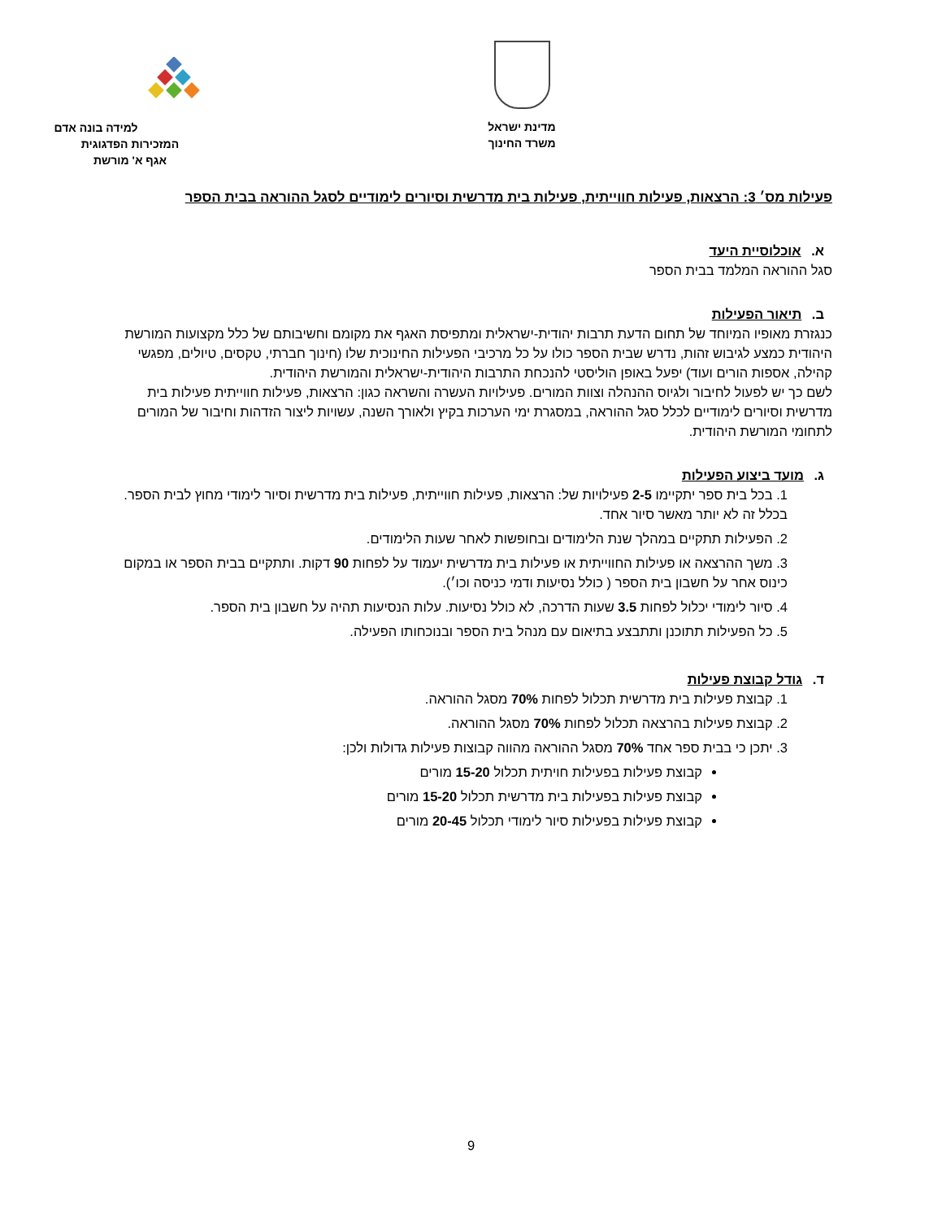מדינת ישראל
משרד החינוך
למידה בונה אדם
המזכירות הפדגוגית
אגף א' מורשת
פעילות מס׳ 3: הרצאות, פעילות חווייתית, פעילות בית מדרשית וסיורים לימודיים לסגל ההוראה בבית הספר
א. אוכלוסיית היעד
סגל ההוראה המלמד בבית הספר
ב. תיאור הפעילות
כנגזרת מאופיו המיוחד של תחום הדעת תרבות יהודית-ישראלית ומתפיסת האגף את מקומם וחשיבותם של כלל מקצועות המורשת היהודית כמצע לגיבוש זהות, נדרש שבית הספר כולו על כל מרכיבי הפעילות החינוכית שלו (חינוך חברתי, טקסים, טיולים, מפגשי קהילה, אספות הורים ועוד) יפעל באופן הוליסטי להנכחת התרבות היהודית-ישראלית והמורשת היהודית.
לשם כך יש לפעול לחיבור ולגיוס ההנהלה וצוות המורים. פעילויות העשרה והשראה כגון: הרצאות, פעילות חווייתית פעילות בית מדרשית וסיורים לימודיים לכלל סגל ההוראה, במסגרת ימי הערכות בקיץ ולאורך השנה, עשויות ליצור הזדהות וחיבור של המורים לתחומי המורשת היהודית.
ג. מועד ביצוע הפעילות
1. בכל בית ספר יתקיימו 2-5 פעילויות של: הרצאות, פעילות חווייתית, פעילות בית מדרשית וסיור לימודי מחוץ לבית הספר. בכלל זה לא יותר מאשר סיור אחד.
2. הפעילות תתקיים במהלך שנת הלימודים ובחופשות לאחר שעות הלימודים.
3. משך ההרצאה או פעילות החווייתית או פעילות בית מדרשית יעמוד על לפחות 90 דקות. ותתקיים בבית הספר או במקום כינוס אחר על חשבון בית הספר ( כולל נסיעות ודמי כניסה וכו׳).
4. סיור לימודי יכלול לפחות 3.5 שעות הדרכה, לא כולל נסיעות. עלות הנסיעות תהיה על חשבון בית הספר.
5. כל הפעילות תתוכנן ותתבצע בתיאום עם מנהל בית הספר ובנוכחותו הפעילה.
ד. גודל קבוצת פעילות
1. קבוצת פעילות בית מדרשית תכלול לפחות 70% מסגל ההוראה.
2. קבוצת פעילות בהרצאה תכלול לפחות 70% מסגל ההוראה.
3. יתכן כי בבית ספר אחד 70% מסגל ההוראה מהווה קבוצות פעילות גדולות ולכן:
קבוצת פעילות בפעילות חויתית תכלול 15-20 מורים
קבוצת פעילות בפעילות בית מדרשית תכלול 15-20 מורים
קבוצת פעילות בפעילות סיור לימודי תכלול 20-45 מורים
9